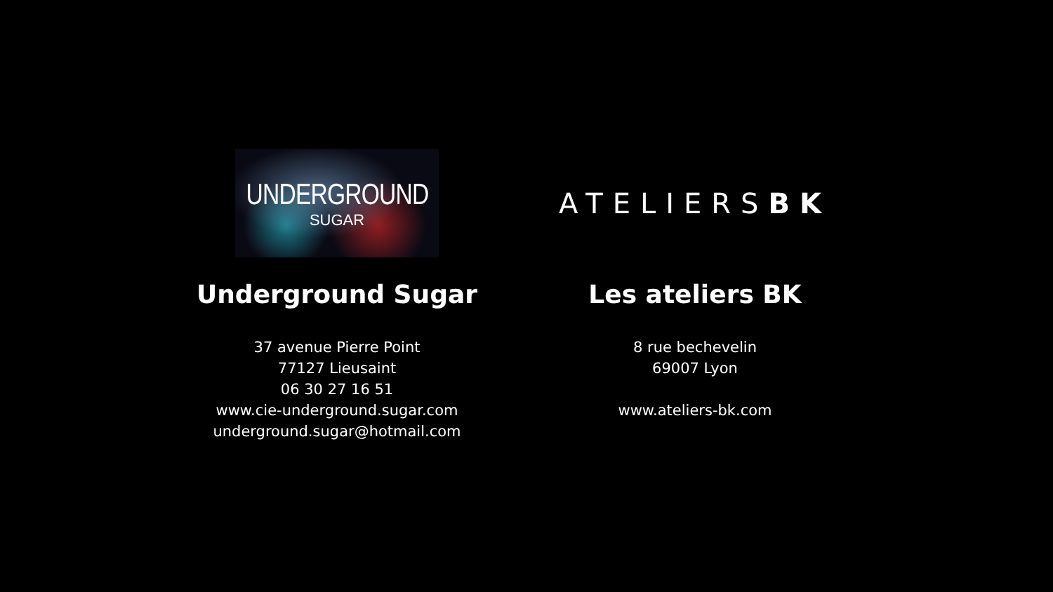UNDERGROUND
SUGAR
Underground Sugar
37 avenue Pierre Point
77127 Lieusaint
06 30 27 16 51
www.cie-underground.sugar.com
underground.sugar@hotmail.com
ATELIERS BK
Les ateliers BK
8 rue bechevelin
69007 Lyon
www.ateliers-bk.com